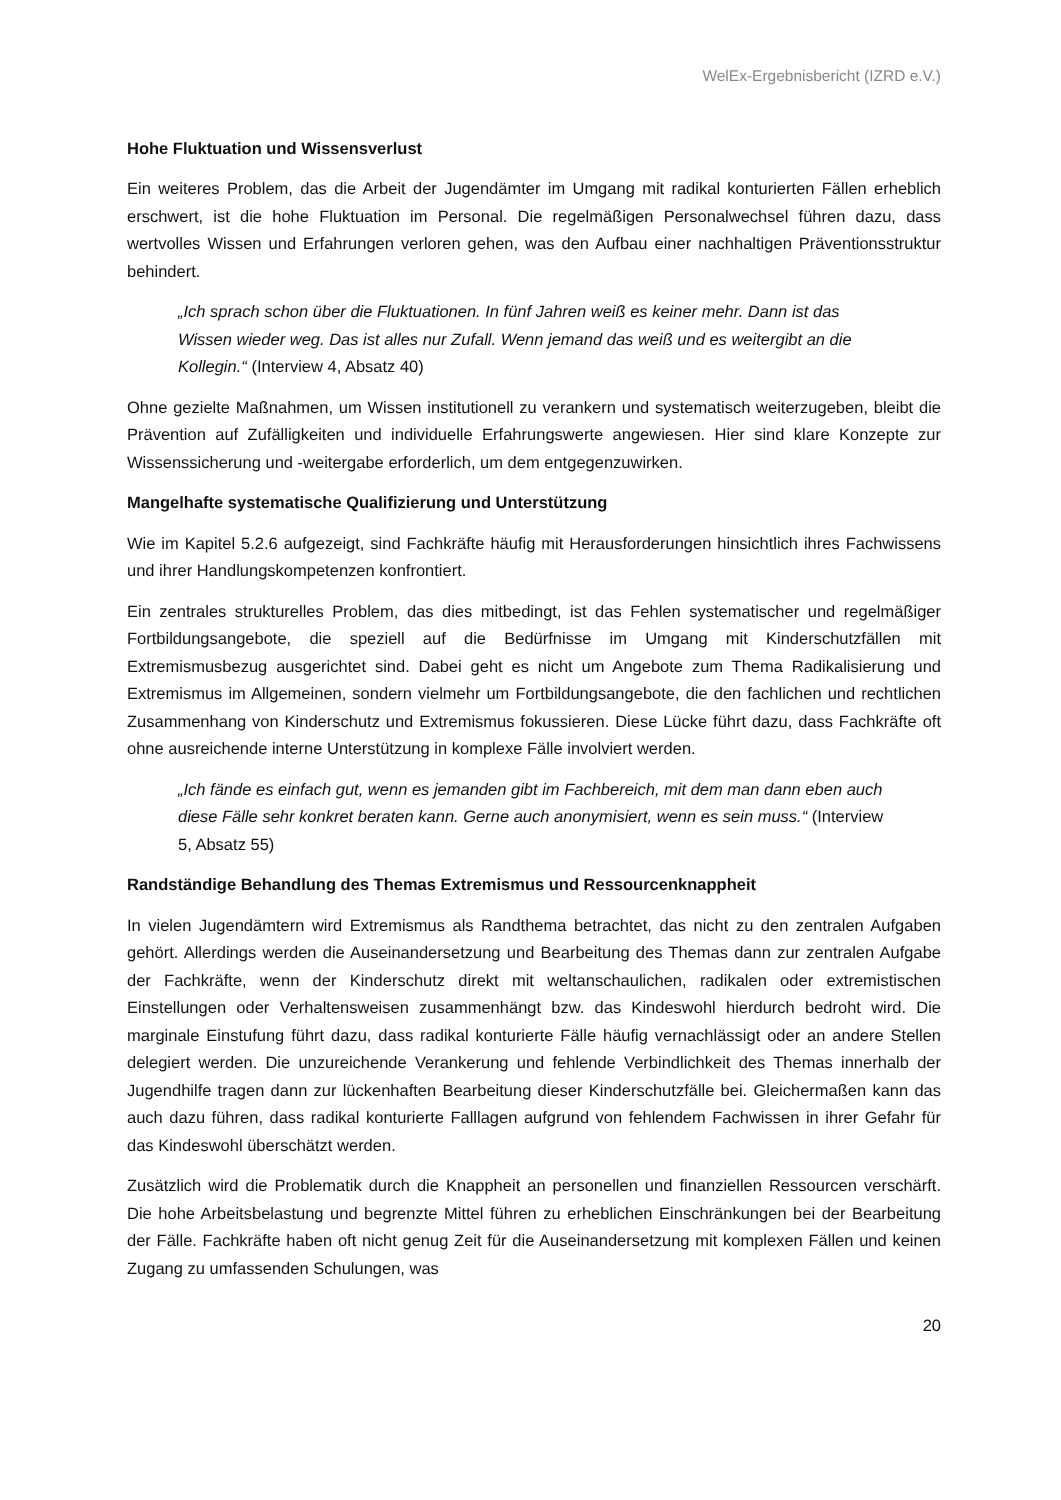WelEx-Ergebnisbericht (IZRD e.V.)
Hohe Fluktuation und Wissensverlust
Ein weiteres Problem, das die Arbeit der Jugendämter im Umgang mit radikal konturierten Fällen erheblich erschwert, ist die hohe Fluktuation im Personal. Die regelmäßigen Personalwechsel führen dazu, dass wertvolles Wissen und Erfahrungen verloren gehen, was den Aufbau einer nachhaltigen Präventionsstruktur behindert.
„Ich sprach schon über die Fluktuationen. In fünf Jahren weiß es keiner mehr. Dann ist das Wissen wieder weg. Das ist alles nur Zufall. Wenn jemand das weiß und es weitergibt an die Kollegin.“ (Interview 4, Absatz 40)
Ohne gezielte Maßnahmen, um Wissen institutionell zu verankern und systematisch weiterzugeben, bleibt die Prävention auf Zufälligkeiten und individuelle Erfahrungswerte angewiesen. Hier sind klare Konzepte zur Wissenssicherung und -weitergabe erforderlich, um dem entgegenzuwirken.
Mangelhafte systematische Qualifizierung und Unterstützung
Wie im Kapitel 5.2.6 aufgezeigt, sind Fachkräfte häufig mit Herausforderungen hinsichtlich ihres Fachwissens und ihrer Handlungskompetenzen konfrontiert.
Ein zentrales strukturelles Problem, das dies mitbedingt, ist das Fehlen systematischer und regelmäßiger Fortbildungsangebote, die speziell auf die Bedürfnisse im Umgang mit Kinderschutzfällen mit Extremismusbezug ausgerichtet sind. Dabei geht es nicht um Angebote zum Thema Radikalisierung und Extremismus im Allgemeinen, sondern vielmehr um Fortbildungsangebote, die den fachlichen und rechtlichen Zusammenhang von Kinderschutz und Extremismus fokussieren. Diese Lücke führt dazu, dass Fachkräfte oft ohne ausreichende interne Unterstützung in komplexe Fälle involviert werden.
„Ich fände es einfach gut, wenn es jemanden gibt im Fachbereich, mit dem man dann eben auch diese Fälle sehr konkret beraten kann. Gerne auch anonymisiert, wenn es sein muss.“ (Interview 5, Absatz 55)
Randständige Behandlung des Themas Extremismus und Ressourcenknappheit
In vielen Jugendämtern wird Extremismus als Randthema betrachtet, das nicht zu den zentralen Aufgaben gehört. Allerdings werden die Auseinandersetzung und Bearbeitung des Themas dann zur zentralen Aufgabe der Fachkräfte, wenn der Kinderschutz direkt mit weltanschaulichen, radikalen oder extremistischen Einstellungen oder Verhaltensweisen zusammenhängt bzw. das Kindeswohl hierdurch bedroht wird. Die marginale Einstufung führt dazu, dass radikal konturierte Fälle häufig vernachlässigt oder an andere Stellen delegiert werden. Die unzureichende Verankerung und fehlende Verbindlichkeit des Themas innerhalb der Jugendhilfe tragen dann zur lückenhaften Bearbeitung dieser Kinderschutzfälle bei. Gleichermaßen kann das auch dazu führen, dass radikal konturierte Falllagen aufgrund von fehlendem Fachwissen in ihrer Gefahr für das Kindeswohl überschätzt werden.
Zusätzlich wird die Problematik durch die Knappheit an personellen und finanziellen Ressourcen verschärft. Die hohe Arbeitsbelastung und begrenzte Mittel führen zu erheblichen Einschränkungen bei der Bearbeitung der Fälle. Fachkräfte haben oft nicht genug Zeit für die Auseinandersetzung mit komplexen Fällen und keinen Zugang zu umfassenden Schulungen, was
20